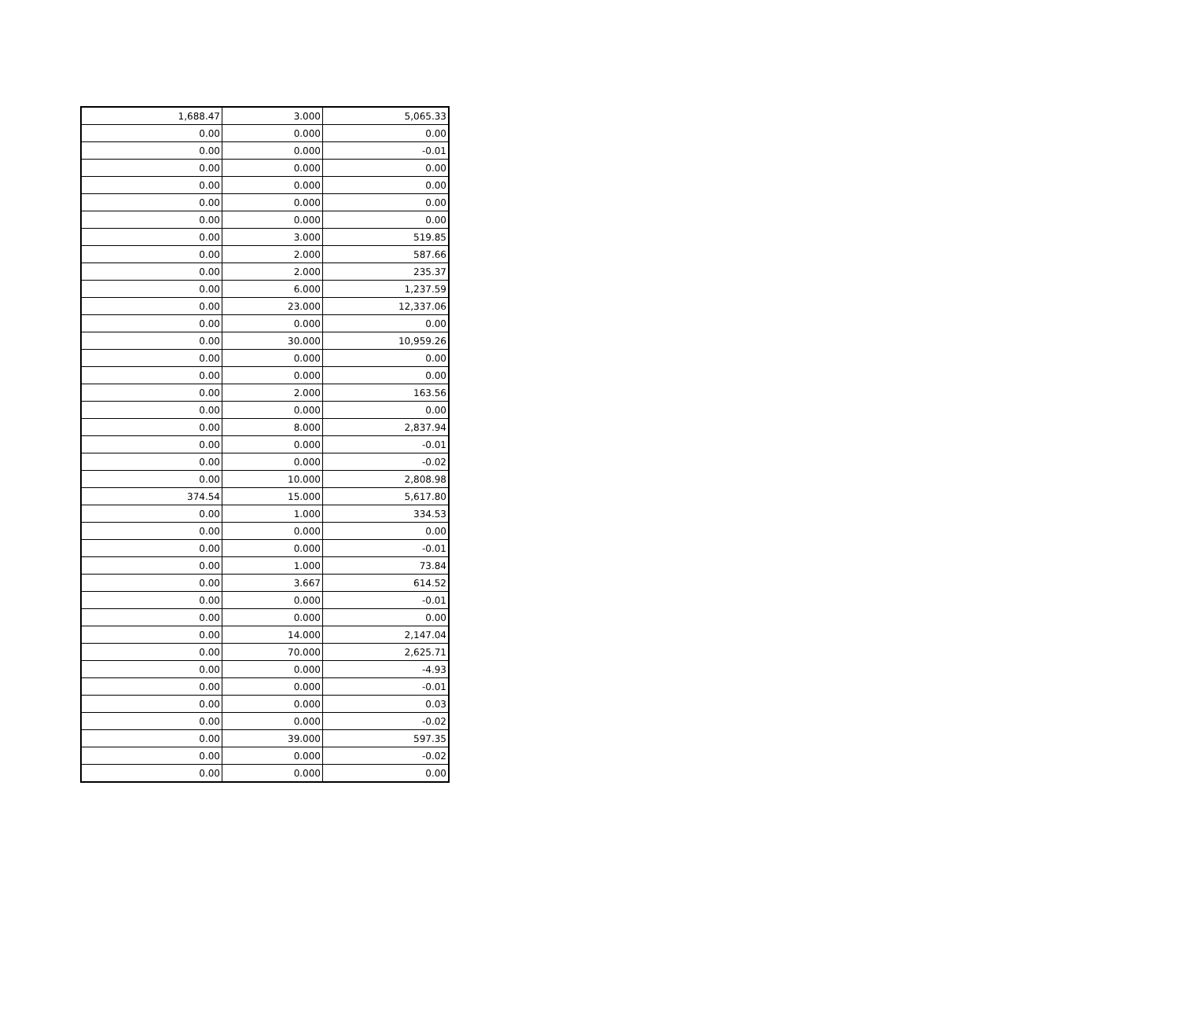| 1,688.47 | 3.000 | 5,065.33 |
| 0.00 | 0.000 | 0.00 |
| 0.00 | 0.000 | -0.01 |
| 0.00 | 0.000 | 0.00 |
| 0.00 | 0.000 | 0.00 |
| 0.00 | 0.000 | 0.00 |
| 0.00 | 0.000 | 0.00 |
| 0.00 | 3.000 | 519.85 |
| 0.00 | 2.000 | 587.66 |
| 0.00 | 2.000 | 235.37 |
| 0.00 | 6.000 | 1,237.59 |
| 0.00 | 23.000 | 12,337.06 |
| 0.00 | 0.000 | 0.00 |
| 0.00 | 30.000 | 10,959.26 |
| 0.00 | 0.000 | 0.00 |
| 0.00 | 0.000 | 0.00 |
| 0.00 | 2.000 | 163.56 |
| 0.00 | 0.000 | 0.00 |
| 0.00 | 8.000 | 2,837.94 |
| 0.00 | 0.000 | -0.01 |
| 0.00 | 0.000 | -0.02 |
| 0.00 | 10.000 | 2,808.98 |
| 374.54 | 15.000 | 5,617.80 |
| 0.00 | 1.000 | 334.53 |
| 0.00 | 0.000 | 0.00 |
| 0.00 | 0.000 | -0.01 |
| 0.00 | 1.000 | 73.84 |
| 0.00 | 3.667 | 614.52 |
| 0.00 | 0.000 | -0.01 |
| 0.00 | 0.000 | 0.00 |
| 0.00 | 14.000 | 2,147.04 |
| 0.00 | 70.000 | 2,625.71 |
| 0.00 | 0.000 | -4.93 |
| 0.00 | 0.000 | -0.01 |
| 0.00 | 0.000 | 0.03 |
| 0.00 | 0.000 | -0.02 |
| 0.00 | 39.000 | 597.35 |
| 0.00 | 0.000 | -0.02 |
| 0.00 | 0.000 | 0.00 |